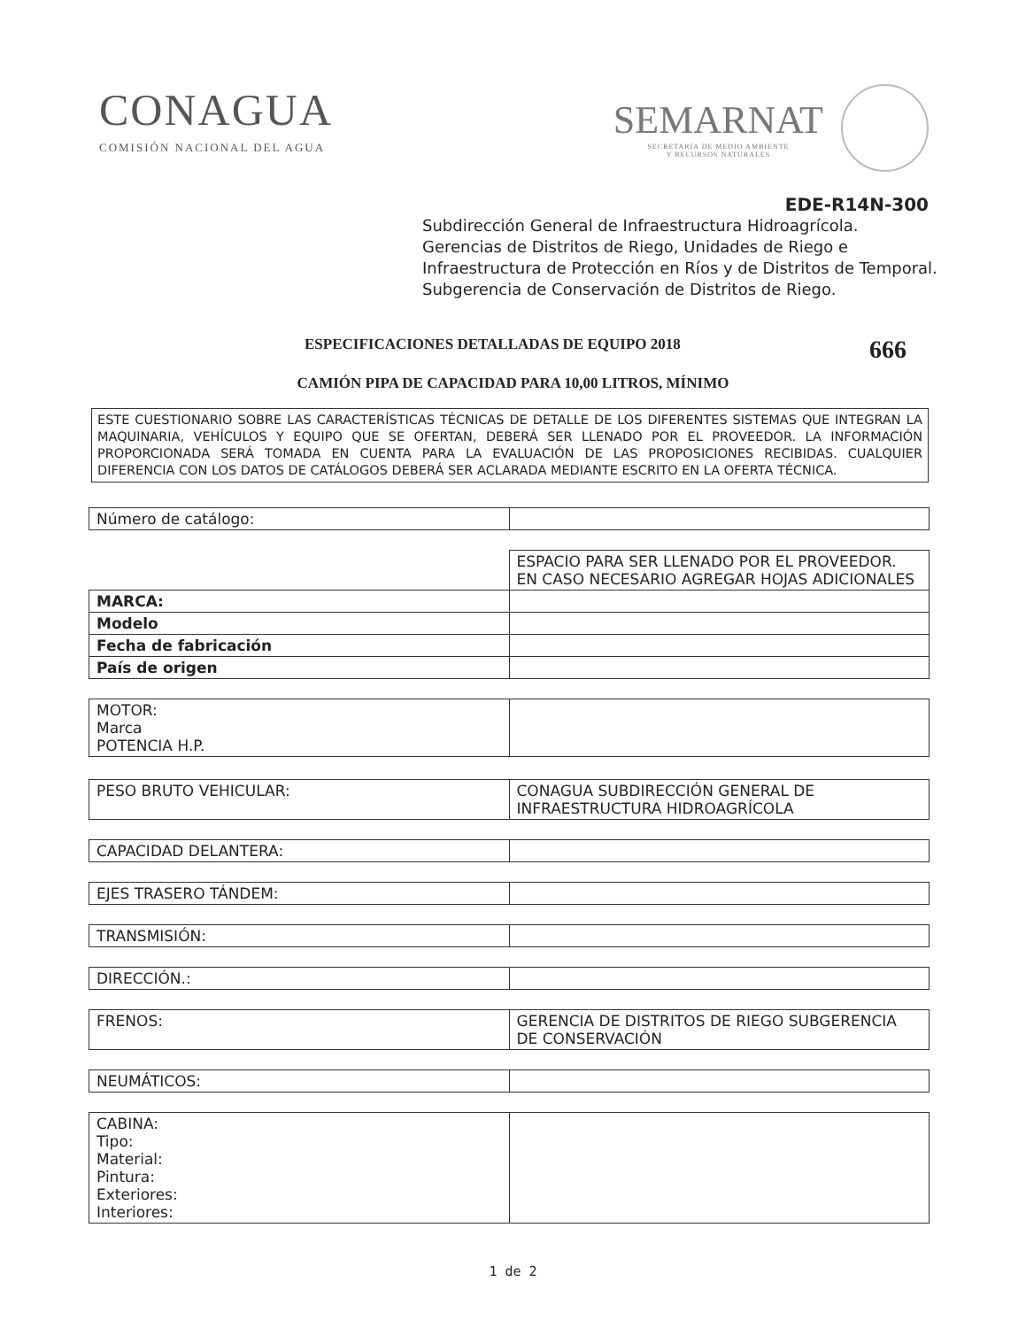CONAGUA
COMISIÓN NACIONAL DEL AGUA
SEMARNAT
SECRETARÍA DE MEDIO AMBIENTE
Y RECURSOS NATURALES
EDE-R14N-300
Subdirección General de Infraestructura Hidroagrícola.
Gerencias de Distritos de Riego, Unidades de Riego e
Infraestructura de Protección en Ríos y de Distritos de Temporal.
Subgerencia de Conservación de Distritos de Riego.
ESPECIFICACIONES DETALLADAS DE EQUIPO 2018 666
CAMIÓN PIPA DE CAPACIDAD PARA 10,00 LITROS, MÍNIMO
ESTE CUESTIONARIO SOBRE LAS CARACTERÍSTICAS TÉCNICAS DE DETALLE DE LOS DIFERENTES SISTEMAS QUE INTEGRAN LA MAQUINARIA, VEHÍCULOS Y EQUIPO QUE SE OFERTAN, DEBERÁ SER LLENADO POR EL PROVEEDOR. LA INFORMACIÓN PROPORCIONADA SERÁ TOMADA EN CUENTA PARA LA EVALUACIÓN DE LAS PROPOSICIONES RECIBIDAS. CUALQUIER DIFERENCIA CON LOS DATOS DE CATÁLOGOS DEBERÁ SER ACLARADA MEDIANTE ESCRITO EN LA OFERTA TÉCNICA.
| Número de catálogo: | |
| | ESPACIO PARA SER LLENADO POR EL PROVEEDOR. EN CASO NECESARIO AGREGAR HOJAS ADICIONALES |
| MARCA: | |
| Modelo | |
| Fecha de fabricación | |
| País de origen | |
| MOTOR: Marca POTENCIA H.P. | |
| PESO BRUTO VEHICULAR: | CONAGUA SUBDIRECCIÓN GENERAL DE INFRAESTRUCTURA HIDROAGRÍCOLA |
| CAPACIDAD DELANTERA: | |
| EJES TRASERO TÁNDEM: | |
| TRANSMISIÓN: | |
| DIRECCIÓN.: | |
| FRENOS: | GERENCIA DE DISTRITOS DE RIEGO SUBGERENCIA DE CONSERVACIÓN |
| NEUMÁTICOS: | |
| CABINA: Tipo: Material: Pintura: Exteriores: Interiores: | |
1 de 2